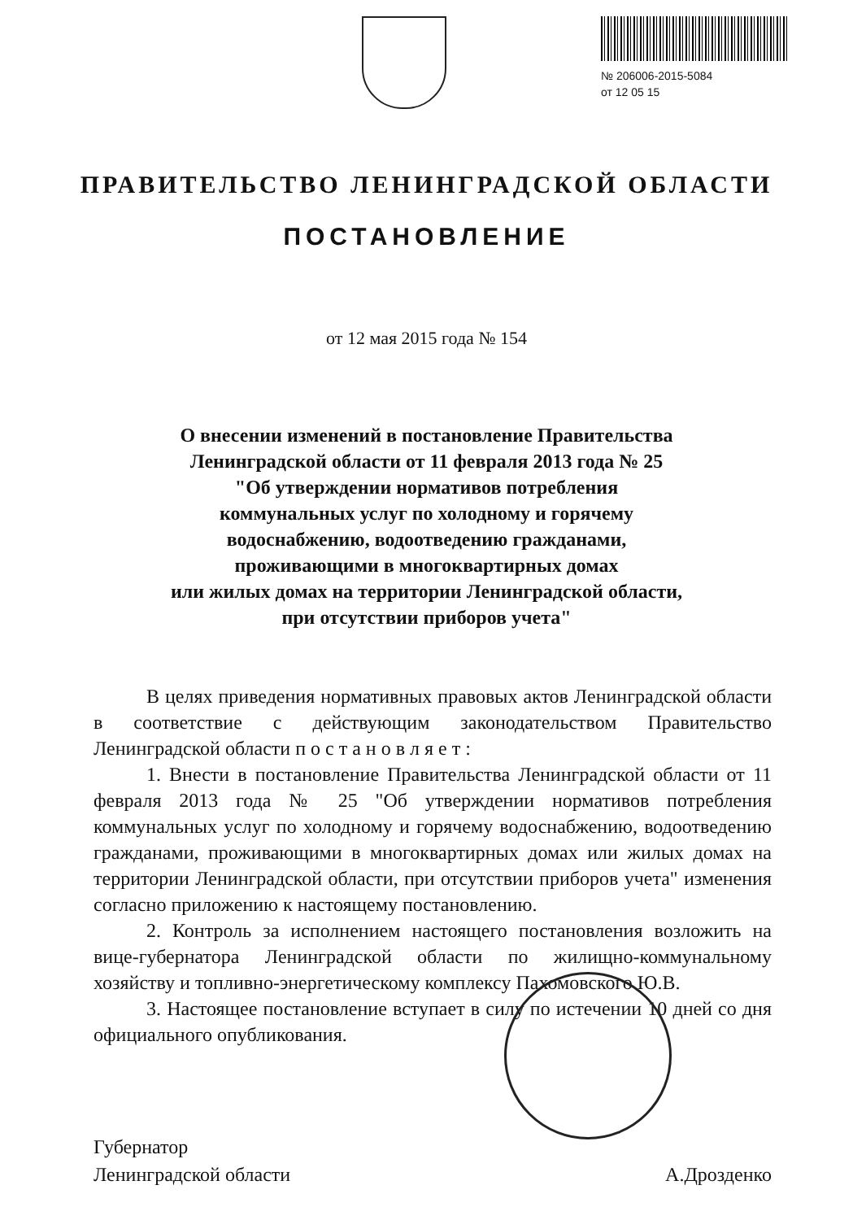№ 206006-2015-5084
от 12 05 15
ПРАВИТЕЛЬСТВО ЛЕНИНГРАДСКОЙ ОБЛАСТИ
ПОСТАНОВЛЕНИЕ
от 12 мая 2015 года № 154
О внесении изменений в постановление Правительства
Ленинградской области от 11 февраля 2013 года № 25
"Об утверждении нормативов потребления
коммунальных услуг по холодному и горячему
водоснабжению, водоотведению гражданами,
проживающими в многоквартирных домах
или жилых домах на территории Ленинградской области,
при отсутствии приборов учета"
В целях приведения нормативных правовых актов Ленинградской области в соответствие с действующим законодательством Правительство Ленинградской области п о с т а н о в л я е т :
1. Внести в постановление Правительства Ленинградской области от 11 февраля 2013 года № 25 "Об утверждении нормативов потребления коммунальных услуг по холодному и горячему водоснабжению, водоотведению гражданами, проживающими в многоквартирных домах или жилых домах на территории Ленинградской области, при отсутствии приборов учета" изменения согласно приложению к настоящему постановлению.
2. Контроль за исполнением настоящего постановления возложить на вице-губернатора Ленинградской области по жилищно-коммунальному хозяйству и топливно-энергетическому комплексу Пахомовского Ю.В.
3. Настоящее постановление вступает в силу по истечении 10 дней со дня официального опубликования.
Губернатор
Ленинградской области
А.Дрозденко